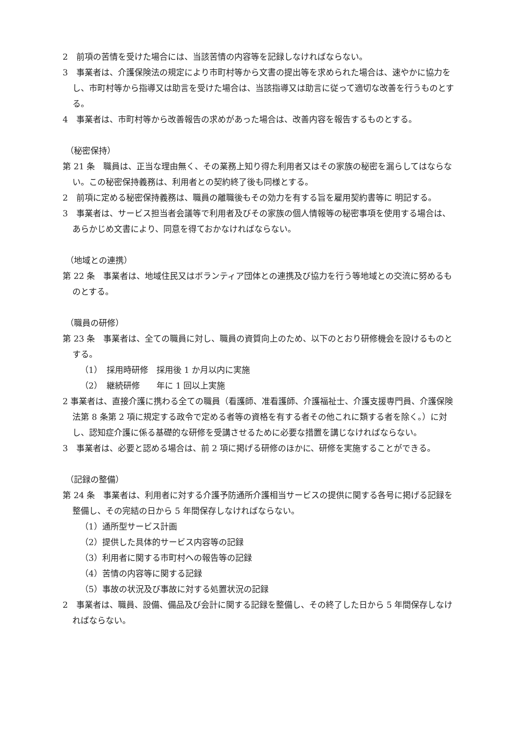2　前項の苦情を受けた場合には、当該苦情の内容等を記録しなければならない。
3　事業者は、介護保険法の規定により市町村等から文書の提出等を求められた場合は、速やかに協力をし、市町村等から指導又は助言を受けた場合は、当該指導又は助言に従って適切な改善を行うものとする。
4　事業者は、市町村等から改善報告の求めがあった場合は、改善内容を報告するものとする。
（秘密保持）
第 21 条　職員は、正当な理由無く、その業務上知り得た利用者又はその家族の秘密を漏らしてはならない。この秘密保持義務は、利用者との契約終了後も同様とする。
2　前項に定める秘密保持義務は、職員の離職後もその効力を有する旨を雇用契約書等に 明記する。
3　事業者は、サービス担当者会議等で利用者及びその家族の個人情報等の秘密事項を使用する場合は、あらかじめ文書により、同意を得ておかなければならない。
（地域との連携）
第 22 条　事業者は、地域住民又はボランティア団体との連携及び協力を行う等地域との交流に努めるものとする。
（職員の研修）
第 23 条　事業者は、全ての職員に対し、職員の資質向上のため、以下のとおり研修機会を設けるものとする。
（1）　採用時研修　採用後 1 か月以内に実施
（2）　継続研修　　年に 1 回以上実施
2 事業者は、直接介護に携わる全ての職員（看護師、准看護師、介護福祉士、介護支援専門員、介護保険法第 8 条第 2 項に規定する政令で定める者等の資格を有する者その他これに類する者を除く。）に対し、認知症介護に係る基礎的な研修を受講させるために必要な措置を講じなければならない。
3　事業者は、必要と認める場合は、前 2 項に掲げる研修のほかに、研修を実施することができる。
（記録の整備）
第 24 条　事業者は、利用者に対する介護予防通所介護相当サービスの提供に関する各号に掲げる記録を整備し、その完結の日から 5 年間保存しなければならない。
（1）通所型サービス計画
（2）提供した具体的サービス内容等の記録
（3）利用者に関する市町村への報告等の記録
（4）苦情の内容等に関する記録
（5）事故の状況及び事故に対する処置状況の記録
2　事業者は、職員、設備、備品及び会計に関する記録を整備し、その終了した日から 5 年間保存しなければならない。